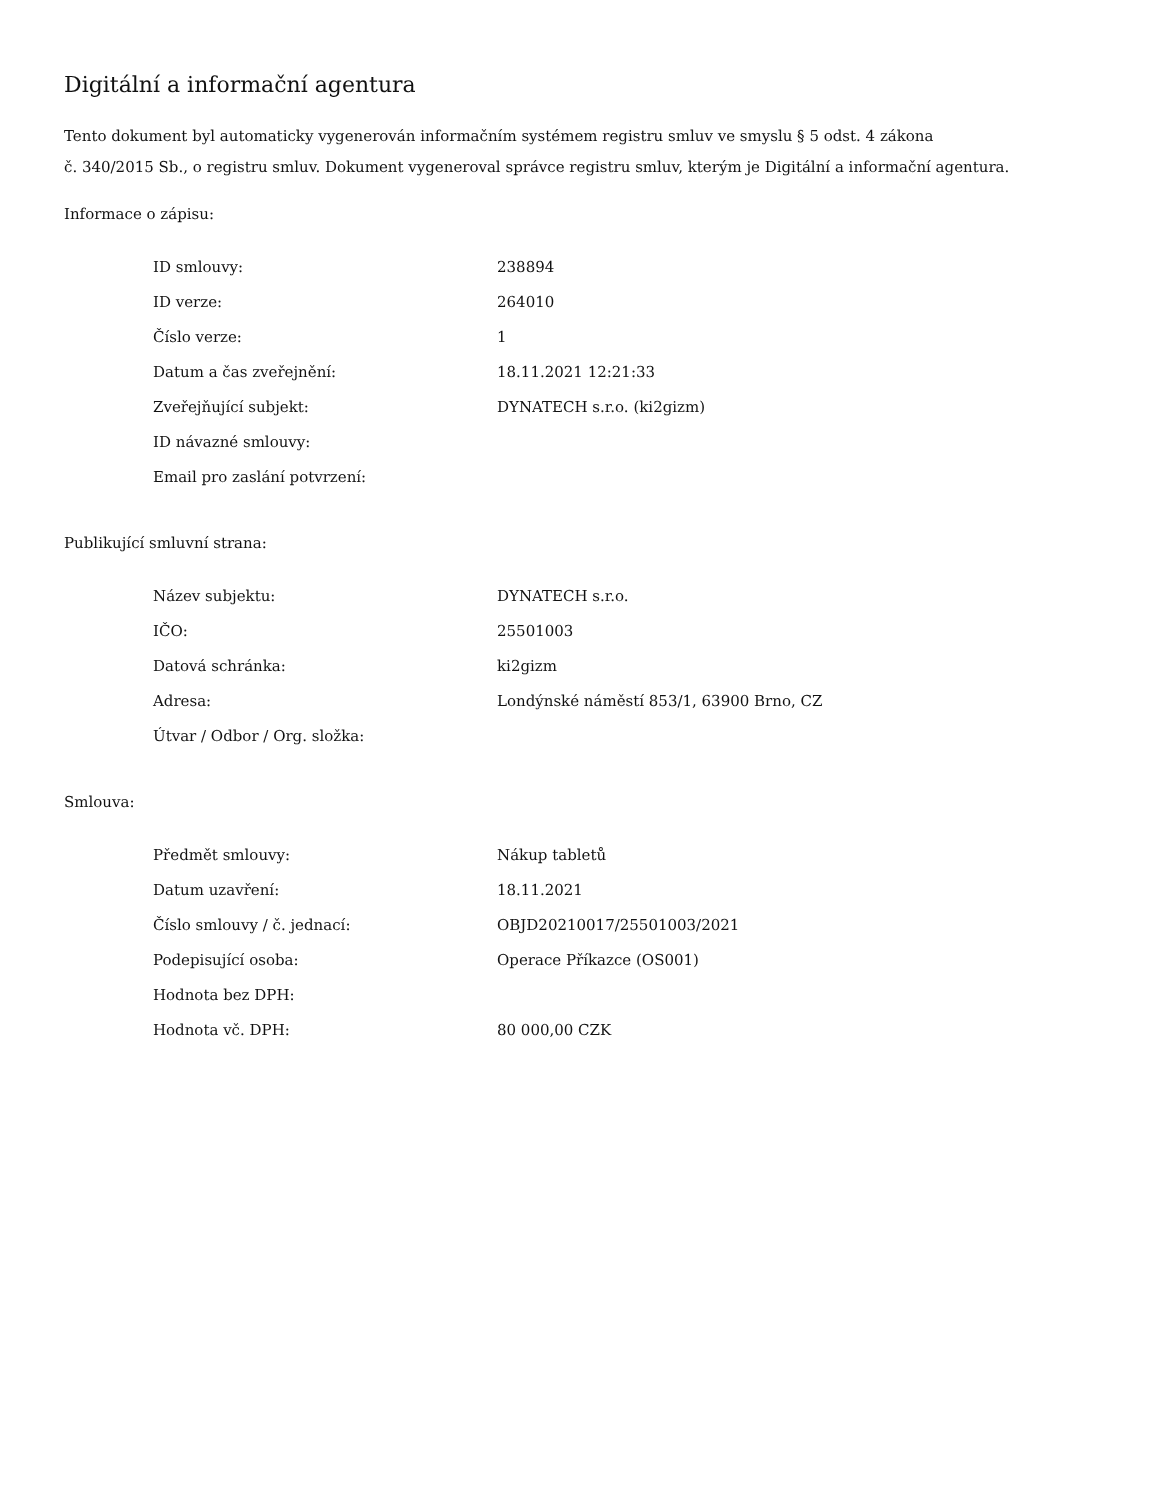Digitální a informační agentura
Tento dokument byl automaticky vygenerován informačním systémem registru smluv ve smyslu § 5 odst. 4 zákona
č. 340/2015 Sb., o registru smluv. Dokument vygeneroval správce registru smluv, kterým je Digitální a informační agentura.
Informace o zápisu:
| ID smlouvy: | 238894 |
| ID verze: | 264010 |
| Číslo verze: | 1 |
| Datum a čas zveřejnění: | 18.11.2021 12:21:33 |
| Zveřejňující subjekt: | DYNATECH s.r.o. (ki2gizm) |
| ID návazné smlouvy: | |
| Email pro zaslání potvrzení: | |
Publikující smluvní strana:
| Název subjektu: | DYNATECH s.r.o. |
| IČO: | 25501003 |
| Datová schránka: | ki2gizm |
| Adresa: | Londýnské náměstí 853/1, 63900 Brno, CZ |
| Útvar / Odbor / Org. složka: | |
Smlouva:
| Předmět smlouvy: | Nákup tabletů |
| Datum uzavření: | 18.11.2021 |
| Číslo smlouvy / č. jednací: | OBJD20210017/25501003/2021 |
| Podepisující osoba: | Operace Příkazce (OS001) |
| Hodnota bez DPH: | |
| Hodnota vč. DPH: | 80 000,00 CZK |